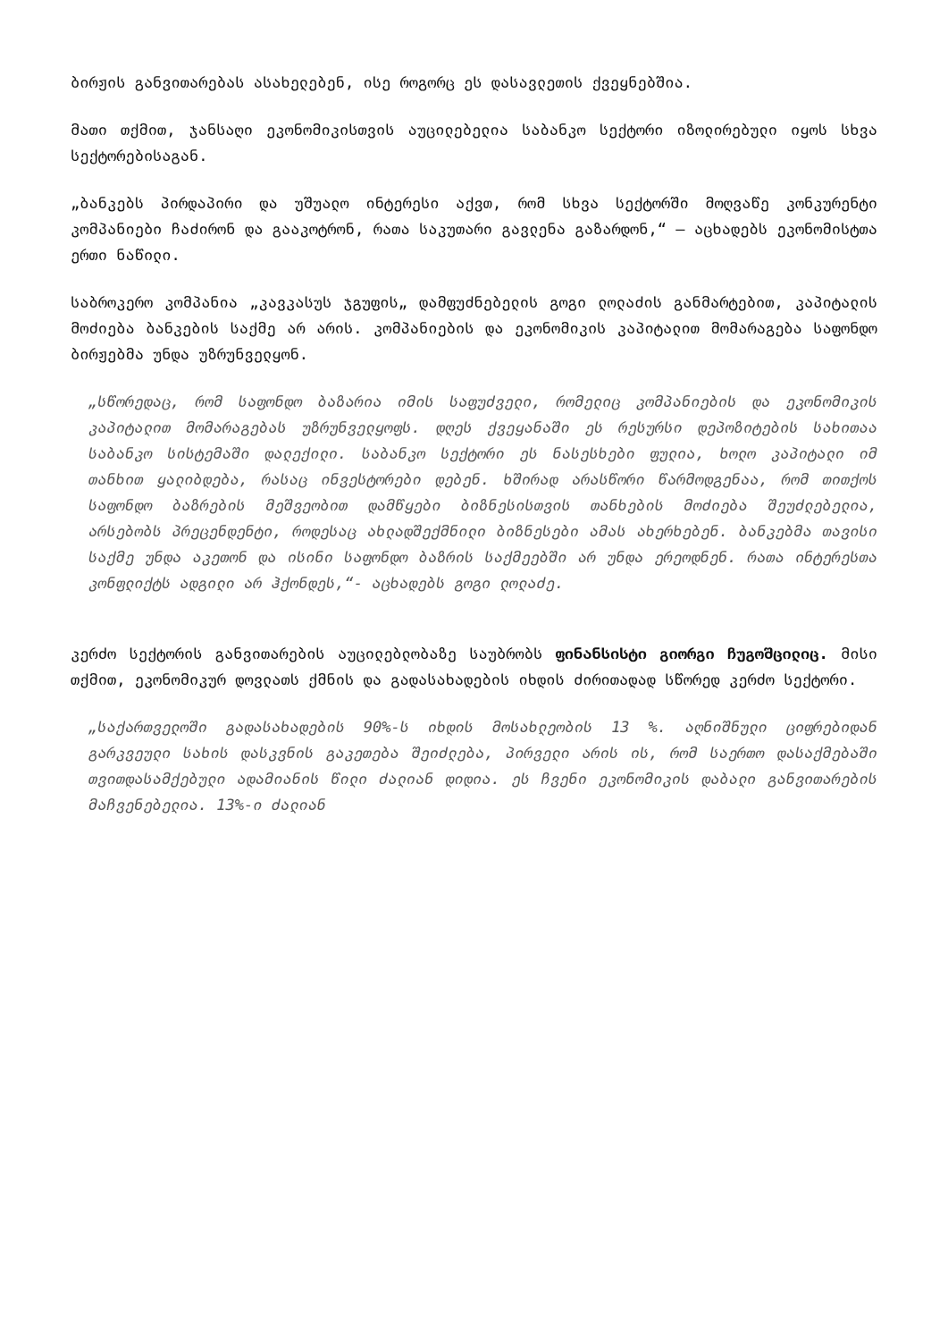ბირჟის განვითარებას ასახელებენ, ისე როგორც ეს დასავლეთის ქვეყნებშია.
მათი თქმით, ჯანსაღი ეკონომიკისთვის აუცილებელია საბანკო სექტორი იზოლირებული იყოს სხვა სექტორებისაგან.
„ბანკებს პირდაპირი და უშუალო ინტერესი აქვთ, რომ სხვა სექტორში მოღვაწე კონკურენტი კომპანიები ჩაძირონ და გააკოტრონ, რათა საკუთარი გავლენა გაზარდონ,“ — აცხადებს ეკონომისტთა ერთი ნაწილი.
საბროკერო კომპანია „კავკასუს ჯგუფის„ დამფუძნებელის გოგი ლოლაძის განმარტებით, კაპიტალის მოძიება ბანკების საქმე არ არის. კომპანიების და ეკონომიკის კაპიტალით მომარაგება საფონდო ბირჟებმა უნდა უზრუნველყონ.
„სწორედაც, რომ საფონდო ბაზარია იმის საფუძველი, რომელიც კომპანიების და ეკონომიკის კაპიტალით მომარაგებას უზრუნველყოფს. დღეს ქვეყანაში ეს რესურსი დეპოზიტების სახითაა საბანკო სისტემაში დალექილი. საბანკო სექტორი ეს ნასესხები ფულია, ხოლო კაპიტალი იმ თანხით ყალიბდება, რასაც ინვესტორები დებენ. ხშირად არასწორი წარმოდგენაა, რომ თითქოს საფონდო ბაზრების მეშვეობით დამწყები ბიზნესისთვის თანხების მოძიება შეუძლებელია, არსებობს პრეცენდენტი, როდესაც ახლადშექმნილი ბიზნესები ამას ახერხებენ. ბანკებმა თავისი საქმე უნდა აკეთონ და ისინი საფონდო ბაზრის საქმეებში არ უნდა ერეოდნენ. რათა ინტერესთა კონფლიქტს ადგილი არ ჰქონდეს,“- აცხადებს გოგი ლოლაძე.
კერძო სექტორის განვითარების აუცილებლობაზე საუბრობს ფინანსისტი გიორგი ჩუგოშცილიც. მისი თქმით, ეკონომიკურ დოვლათს ქმნის და გადასახადების იხდის ძირითადად სწორედ კერძო სექტორი.
„საქართველოში გადასახადების 90%-ს იხდის მოსახლეობის 13 %. აღნიშნული ციფრებიდან გარკვეული სახის დასკვნის გაკეთება შეიძლება, პირველი არის ის, რომ საერთო დასაქმებაში თვითდასამქებული ადამიანის წილი ძალიან დიდია. ეს ჩვენი ეკონომიკის დაბალი განვითარების მაჩვენებელია. 13%-ი ძალიან